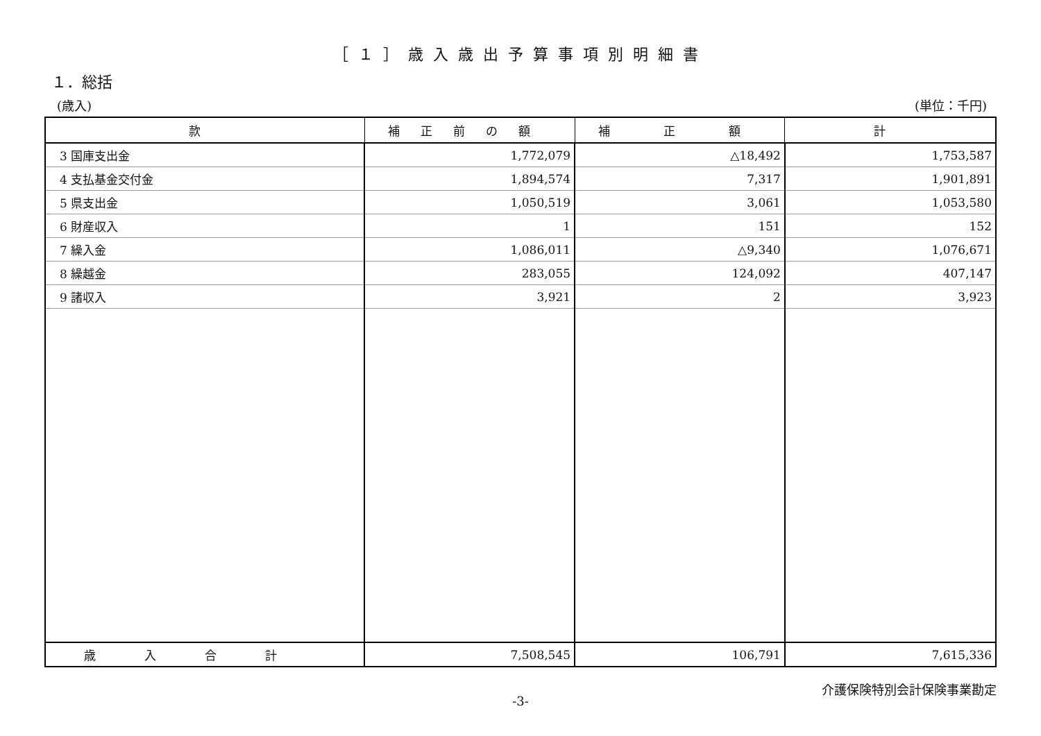［１］歳入歳出予算事項別明細書
１．総括
(歳入) (単位：千円)
| 款 | 補正前の額 | 補 正 額 | 計 |
| --- | --- | --- | --- |
| 3 国庫支出金 | 1,772,079 | △18,492 | 1,753,587 |
| 4 支払基金交付金 | 1,894,574 | 7,317 | 1,901,891 |
| 5 県支出金 | 1,050,519 | 3,061 | 1,053,580 |
| 6 財産収入 | 1 | 151 | 152 |
| 7 繰入金 | 1,086,011 | △9,340 | 1,076,671 |
| 8 繰越金 | 283,055 | 124,092 | 407,147 |
| 9 諸収入 | 3,921 | 2 | 3,923 |
| 歳入合計 | 7,508,545 | 106,791 | 7,615,336 |
-3- 介護保険特別会計保険事業勘定